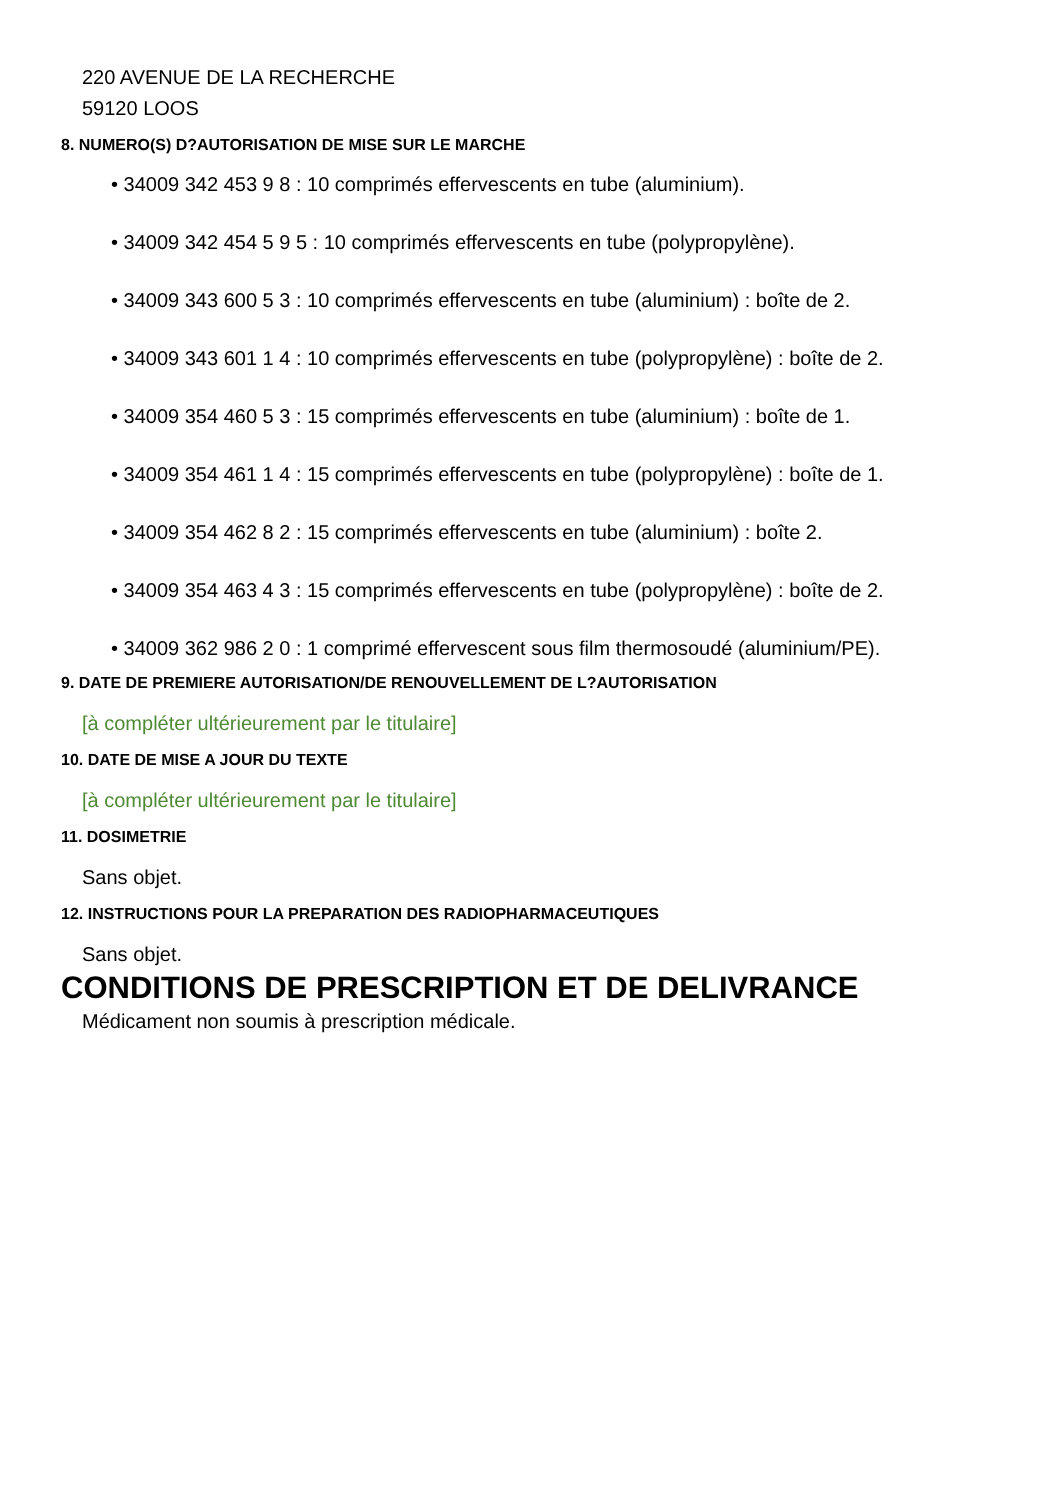220 AVENUE DE LA RECHERCHE
59120 LOOS
8. NUMERO(S) D?AUTORISATION DE MISE SUR LE MARCHE
• 34009 342 453 9 8 : 10 comprimés effervescents en tube (aluminium).
• 34009 342 454 5 9 5 : 10 comprimés effervescents en tube (polypropylène).
• 34009 343 600 5 3 : 10 comprimés effervescents en tube (aluminium) : boîte de 2.
• 34009 343 601 1 4 : 10 comprimés effervescents en tube (polypropylène) : boîte de 2.
• 34009 354 460 5 3 : 15 comprimés effervescents en tube (aluminium) : boîte de 1.
• 34009 354 461 1 4 : 15 comprimés effervescents en tube (polypropylène) : boîte de 1.
• 34009 354 462 8 2 : 15 comprimés effervescents en tube (aluminium) : boîte 2.
• 34009 354 463 4 3 : 15 comprimés effervescents en tube (polypropylène) : boîte de 2.
• 34009 362 986 2 0 : 1 comprimé effervescent sous film thermosoudé (aluminium/PE).
9. DATE DE PREMIERE AUTORISATION/DE RENOUVELLEMENT DE L?AUTORISATION
[à compléter ultérieurement par le titulaire]
10. DATE DE MISE A JOUR DU TEXTE
[à compléter ultérieurement par le titulaire]
11. DOSIMETRIE
Sans objet.
12. INSTRUCTIONS POUR LA PREPARATION DES RADIOPHARMACEUTIQUES
Sans objet.
CONDITIONS DE PRESCRIPTION ET DE DELIVRANCE
Médicament non soumis à prescription médicale.